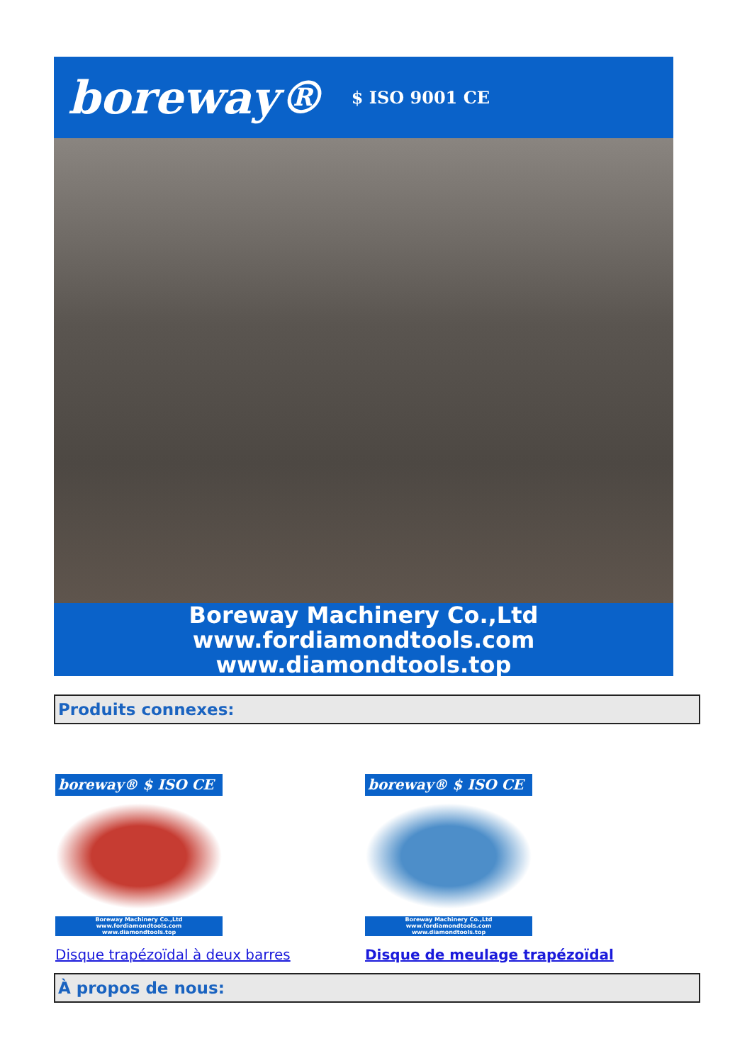boreway® $ ISO 9001 CE
Boreway Machinery Co.,Ltd
www.fordiamondtools.com
www.diamondtools.top
Produits connexes:
boreway® $ ISO CE
Boreway Machinery Co.,Ltd
www.fordiamondtools.com
www.diamondtools.top
Disque trapézoïdal à deux barres
boreway® $ ISO CE
Boreway Machinery Co.,Ltd
www.fordiamondtools.com
www.diamondtools.top
Disque de meulage trapézoïdal
À propos de nous: